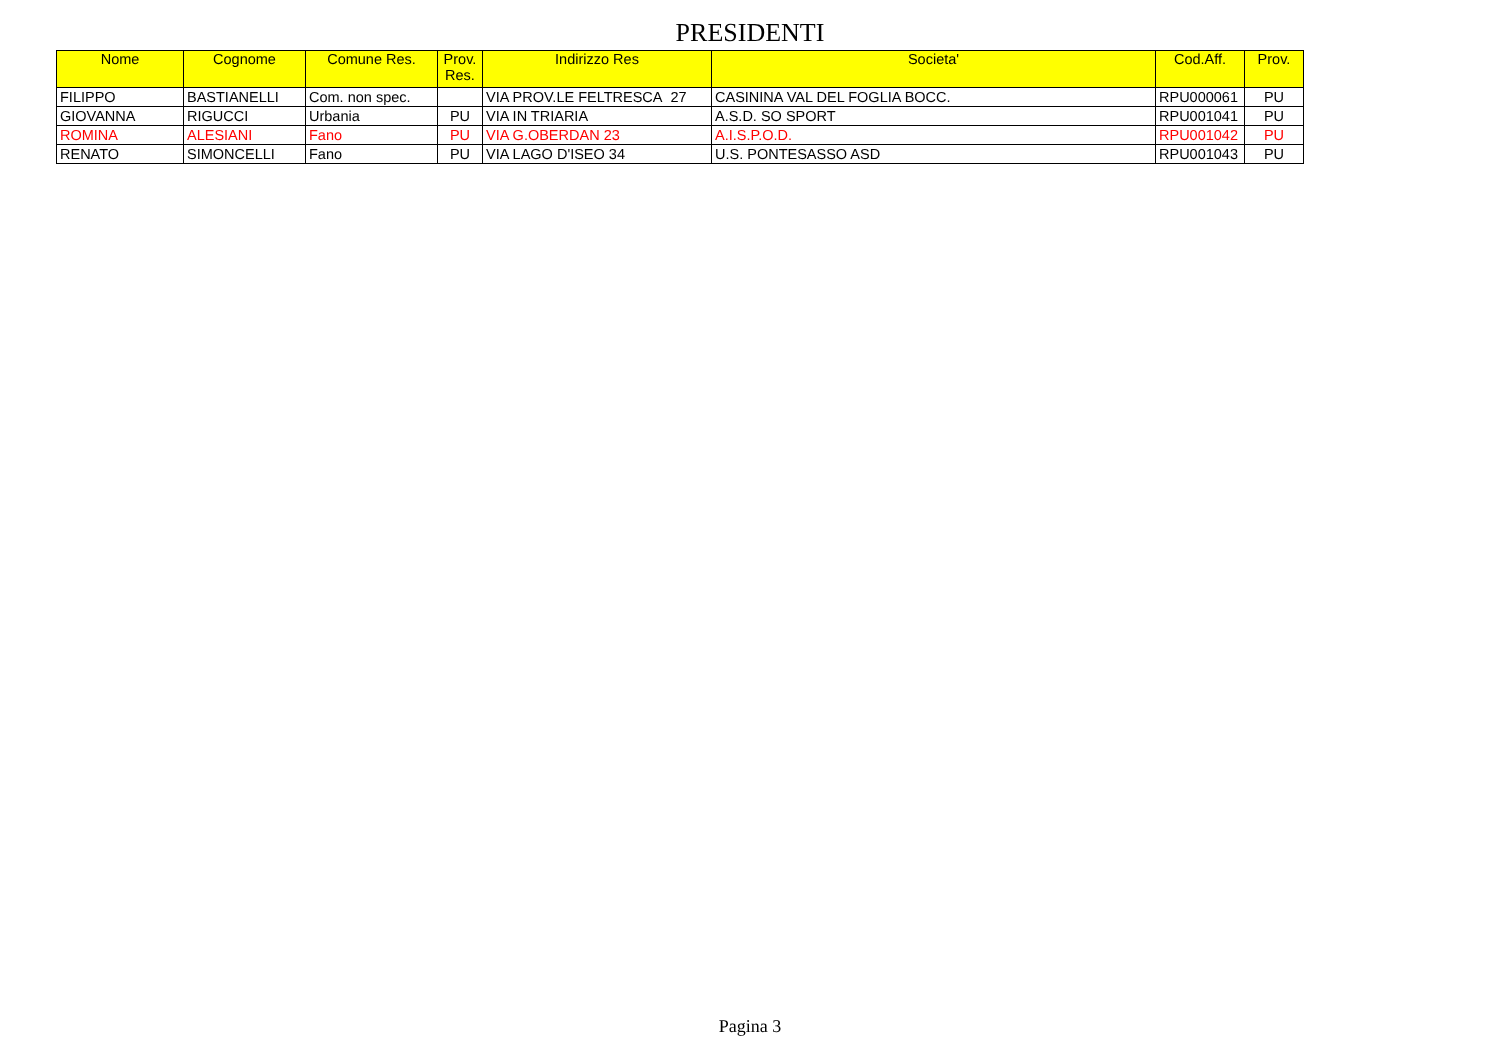PRESIDENTI
| Nome | Cognome | Comune Res. | Prov. Res. | Indirizzo Res | Societa' | Cod.Aff. | Prov. |
| --- | --- | --- | --- | --- | --- | --- | --- |
| FILIPPO | BASTIANELLI | Com. non spec. | | VIA PROV.LE FELTRESCA 27 | CASININA VAL DEL FOGLIA BOCC. | RPU000061 | PU |
| GIOVANNA | RIGUCCI | Urbania | PU | VIA IN TRIARIA | A.S.D. SO SPORT | RPU001041 | PU |
| ROMINA | ALESIANI | Fano | PU | VIA G.OBERDAN 23 | A.I.S.P.O.D. | RPU001042 | PU |
| RENATO | SIMONCELLI | Fano | PU | VIA LAGO D'ISEO 34 | U.S. PONTESASSO ASD | RPU001043 | PU |
Pagina 3